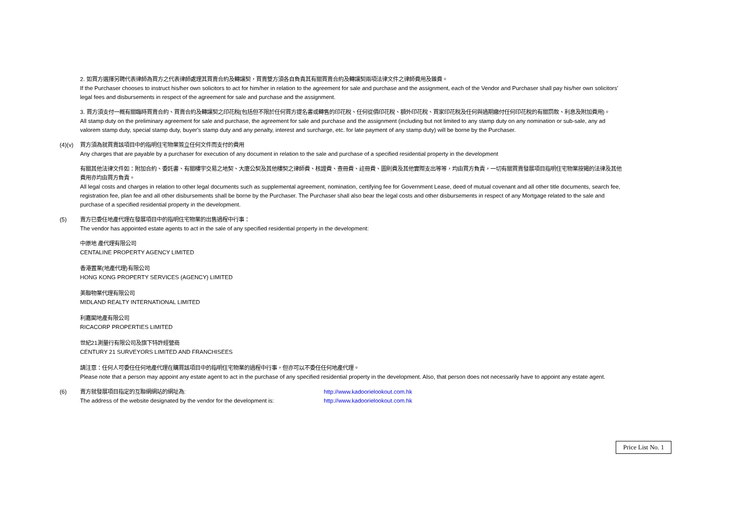2. 如買方選擇另聘代表律師為買方之代表律師處理其買賣合約及轉讓契，買賣雙方須各自負責其有關買賣合約及轉讓契兩項法律文件之律師費用及雜費。
If the Purchaser chooses to instruct his/her own solicitors to act for him/her in relation to the agreement for sale and purchase and the assignment, each of the Vendor and Purchaser shall pay his/her own solicitors' legal fees and disbursements in respect of the agreement for sale and purchase and the assignment.
3. 買方須支付一概有關臨時買賣合約、買賣合約及轉讓契之印花稅(包括但不限於任何買方提名書或轉售的印花稅、任何從價印花稅、額外印花稅、買家印花稅及任何與過期繳付任何印花稅的有關罰款、利息及附加費用)。
All stamp duty on the preliminary agreement for sale and purchase, the agreement for sale and purchase and the assignment (including but not limited to any stamp duty on any nomination or sub-sale, any ad valorem stamp duty, special stamp duty, buyer's stamp duty and any penalty, interest and surcharge, etc. for late payment of any stamp duty) will be borne by the Purchaser.
(4)(v)
買方須為就買賣該項目中的指明住宅物業簽立任何文件而支付的費用
Any charges that are payable by a purchaser for execution of any document in relation to the sale and purchase of a specified residential property in the development
有關其他法律文件如：附加合約、委託書、有關樓宇交易之地契、大廈公契及其他樓契之律師費、核證費、查冊費、註冊費、圖則費及其他實際支出等等，均由買方負責，一切有關買賣發展項目指明住宅物業按揭的法律及其他費用亦均由買方負責。
All legal costs and charges in relation to other legal documents such as supplemental agreement, nomination, certifying fee for Government Lease, deed of mutual covenant and all other title documents, search fee, registration fee, plan fee and all other disbursements shall be borne by the Purchaser. The Purchaser shall also bear the legal costs and other disbursements in respect of any Mortgage related to the sale and purchase of a specified residential property in the development.
(5) 賣方已委任地產代理在發展項目中的指明住宅物業的出售過程中行事：
The vendor has appointed estate agents to act in the sale of any specified residential property in the development:
中原地 產代理有限公司
CENTALINE PROPERTY AGENCY LIMITED
香港置業(地產代理)有限公司
HONG KONG PROPERTY SERVICES (AGENCY) LIMITED
美聯物業代理有限公司
MIDLAND REALTY INTERNATIONAL LIMITED
利嘉閣地產有限公司
RICACORP PROPERTIES LIMITED
世紀21測量行有限公司及旗下特許經營商
CENTURY 21 SURVEYORS LIMITED AND FRANCHISEES
請注意：任何人可委任任何地產代理在購買該項目中的指明住宅物業的過程中行事，但亦可以不委任任何地產代理。
Please note that a person may appoint any estate agent to act in the purchase of any specified residential property in the development. Also, that person does not necessarily have to appoint any estate agent.
(6) 賣方就發展項目指定的互聯網網站的網址為: http://www.kadoorielookout.com.hk
The address of the website designated by the vendor for the development is: http://www.kadoorielookout.com.hk
Price List No. 1